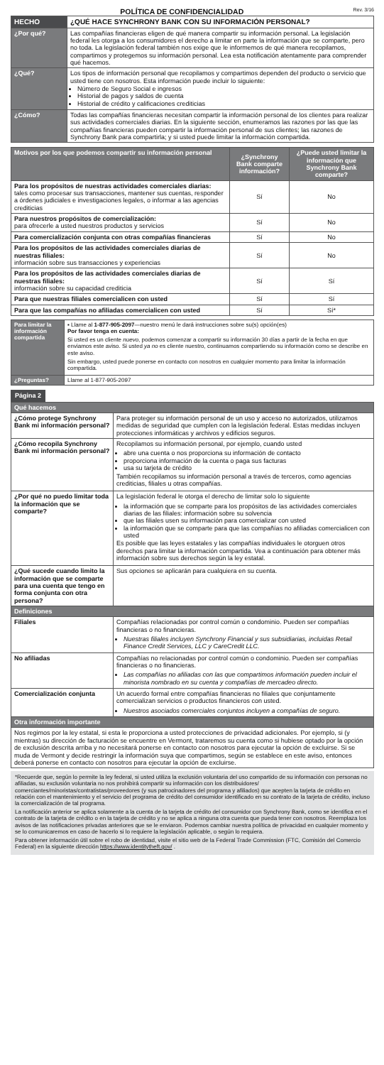POLÍTICA DE CONFIDENCIALIDAD Rev. 3/16
| HECHO | ¿QUÉ HACE SYNCHRONY BANK CON SU INFORMACIÓN PERSONAL? |
| --- | --- |
| ¿Por qué? | Las compañías financieras eligen de qué manera compartir su información personal. La legislación federal les otorga a los consumidores el derecho a limitar en parte la información que se comparte, pero no toda. La legislación federal también nos exige que le informemos de qué manera recopilamos, compartimos y protegemos su información personal. Lea esta notificación atentamente para comprender qué hacemos. |
| ¿Qué? | Los tipos de información personal que recopilamos y compartimos dependen del producto o servicio que usted tiene con nosotros. Esta información puede incluir lo siguiente: Número de Seguro Social e ingresos Historial de pagos y saldos de cuenta Historial de crédito y calificaciones crediticias |
| ¿Cómo? | Todas las compañías financieras necesitan compartir la información personal de los clientes para realizar sus actividades comerciales diarias. En la siguiente sección, enumeramos las razones por las que las compañías financieras pueden compartir la información personal de sus clientes; las razones de Synchrony Bank para compartirla; y si usted puede limitar la información compartida. |
| Motivos por los que podemos compartir su información personal | ¿Synchrony Bank comparte información? | ¿Puede usted limitar la información que Synchrony Bank comparte? |
| --- | --- | --- |
| Para los propósitos de nuestras actividades comerciales diarias: tales como procesar sus transacciones, mantener sus cuentas, responder a órdenes judiciales e investigaciones legales, o informar a las agencias crediticias | Sí | No |
| Para nuestros propósitos de comercialización: para ofrecerle a usted nuestros productos y servicios | Sí | No |
| Para comercialización conjunta con otras compañías financieras | Sí | No |
| Para los propósitos de las actividades comerciales diarias de nuestras filiales: información sobre sus transacciones y experiencias | Sí | No |
| Para los propósitos de las actividades comerciales diarias de nuestras filiales: información sobre su capacidad crediticia | Sí | Sí |
| Para que nuestras filiales comercialicen con usted | Sí | Sí |
| Para que las compañías no afiliadas comercialicen con usted | Sí | Sí* |
| Para limitar la información compartida | ▪ Llame al 1-877-905-2097 —nuestro menú le dará instrucciones sobre su(s) opción(es) Por favor tenga en cuenta: Si usted es un cliente nuevo , podemos comenzar a compartir su información 30 días a partir de la fecha en que enviamos este aviso. Si usted ya no es cliente nuestro, continuamos compartiendo su información como se describe en este aviso. Sin embargo, usted puede ponerse en contacto con nosotros en cualquier momento para limitar la información compartida. |
| ¿Preguntas? | Llame al 1-877-905-2097 |
Página 2
| Qué hacemos | |
| --- | --- |
| ¿Cómo protege Synchrony Bank mi información personal? | Para proteger su información personal de un uso y acceso no autorizados, utilizamos medidas de seguridad que cumplen con la legislación federal. Estas medidas incluyen protecciones informáticas y archivos y edificios seguros. |
| ¿Cómo recopila Synchrony Bank mi información personal? | Recopilamos su información personal, por ejemplo, cuando usted abre una cuenta o nos proporciona su información de contacto proporciona información de la cuenta o paga sus facturas usa su tarjeta de crédito También recopilamos su información personal a través de terceros, como agencias crediticias, filiales u otras compañías. |
| ¿Por qué no puedo limitar toda la información que se comparte? | La legislación federal le otorga el derecho de limitar solo lo siguiente la información que se comparte para los propósitos de las actividades comerciales diarias de las filiales: información sobre su solvencia que las filiales usen su información para comercializar con usted la información que se comparte para que las compañías no afiliadas comercialicen con usted Es posible que las leyes estatales y las compañías individuales le otorguen otros derechos para limitar la información compartida. Vea a continuación para obtener más información sobre sus derechos según la ley estatal. |
| ¿Qué sucede cuando limito la información que se comparte para una cuenta que tengo en forma conjunta con otra persona? | Sus opciones se aplicarán para cualquiera en su cuenta. |
| Definiciones | |
| Filiales | Compañías relacionadas por control común o condominio. Pueden ser compañías financieras o no financieras. Nuestras filiales incluyen Synchrony Financial y sus subsidiarias, incluidas Retail Finance Credit Services, LLC y CareCredit LLC. |
| No afiliadas | Compañías no relacionadas por control común o condominio. Pueden ser compañías financieras o no financieras. Las compañías no afiliadas con las que compartimos información pueden incluir el minorista nombrado en su cuenta y compañías de mercadeo directo. |
| Comercialización conjunta | Un acuerdo formal entre compañías financieras no filiales que conjuntamente comercializan servicios o productos financieros con usted. Nuestros asociados comerciales conjuntos incluyen a compañías de seguro. |
| Otra información importante | |
| Nos regimos por la ley estatal, si esta le proporciona a usted protecciones de privacidad adicionales. Por ejemplo, si (y mientras) su dirección de facturación se encuentre en Vermont, trataremos su cuenta como si hubiese optado por la opción de exclusión descrita arriba y no necesitará ponerse en contacto con nosotros para ejecutar la opción de excluirse. Si se muda de Vermont y decide restringir la información suya que compartimos, según se establece en este aviso, entonces deberá ponerse en contacto con nosotros para ejecutar la opción de excluirse. | |
*Recuerde que, según lo permite la ley federal, si usted utiliza la exclusión voluntaria del uso compartido de su información con personas no afiliadas, su exclusión voluntaria no nos prohibirá compartir su información con los distribuidores/ comerciantes/minoristas/contratistas/proveedores (y sus patrocinadores del programa y afiliados) que acepten la tarjeta de crédito en relación con el mantenimiento y el servicio del programa de crédito del consumidor identificado en su contrato de la tarjeta de crédito, incluso la comercialización de tal programa.
La notificación anterior se aplica solamente a la cuenta de la tarjeta de crédito del consumidor con Synchrony Bank, como se identifica en el contrato de la tarjeta de crédito o en la tarjeta de crédito y no se aplica a ninguna otra cuenta que pueda tener con nosotros. Reemplaza los avisos de las notificaciones privadas anteriores que se le enviaron. Podemos cambiar nuestra política de privacidad en cualquier momento y se lo comunicaremos en caso de hacerlo si lo requiere la legislación aplicable, o según lo requiera.
Para obtener información útil sobre el robo de identidad, visite el sitio web de la Federal Trade Commission (FTC, Comisión del Comercio Federal) en la siguiente dirección https://www.identitytheft.gov/ .